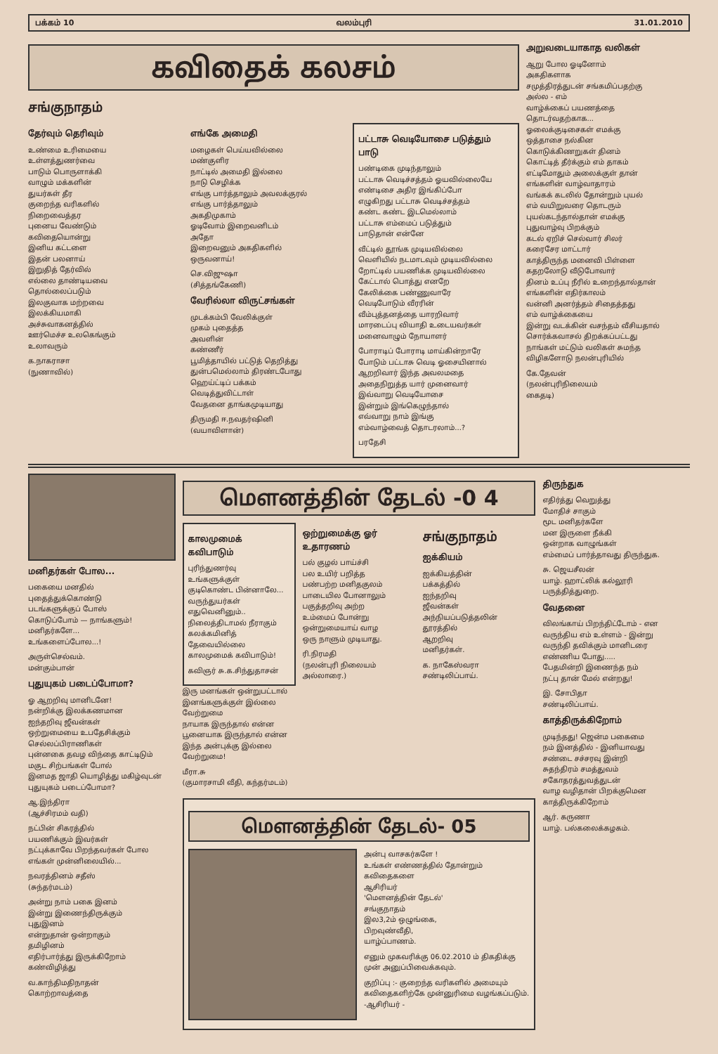பக்கம் 10 வலம்புரி 31.01.2010
கவிதைக் கலசம்
சங்குநாதம்
தேர்வும் தெரிவும்
உண்மை உரிமையை
உள்ளத்துணர்வை
பாடும் பொருளாக்கி
வாழும் மக்களின்
துயர்கள் தீர
குறைந்த வரிகளில்
நிறைவைத்தர
புனைய வேண்டும்
கவிதையொன்று
இனிய கட்டளை
இதன் பலனாய்
இறுதித் தேர்வில்
எல்லை தாண்டியவை
தொல்லைப்படும்
இலகுவாக மற்றவை
இலக்கியமாகி
அச்சுவாகனத்தில்
ஊர்மெச்ச உலகெங்கும்
உலாவரும்
க.நாகராசா
(நுணாவில்)
எங்கே அமைதி
மழைகள் பெய்யவில்லை
மண்குளிர
நாட்டில் அமைதி இல்லை
நாடு செழிக்க
எங்கு பார்த்தாலும் அவலக்குரல்
எங்கு பார்த்தாலும்
அகதிமுகாம்
ஓடிவோம் இறைவனிடம்
அதோ
இறைவனும் அகதிகளில்
ஒருவனாய்!
செ.விஜுஷா
(சித்தங்கேணி)
வேரில்லா விருட்சங்கள்
முடக்கம்பி வேலிக்குள்
முகம் புதைத்த
அவளின்
கண்ணீர்
பூமித்தாயில் பட்டுத் தெறித்து
துன்பமெல்லாம் திரண்டபோது
ஹெய்ட்டிப் பக்கம்
வெடித்துவிட்டாள்
வேதனை தாங்கமுடியாது
திருமதி ஈ.நவதர்ஷினி
(வயாவிளான்)
பட்டாசு வெடியோசை படுத்தும் பாடு
பண்டிகை முடிந்தாலும்
பட்டாசு வெடிச்சத்தம் ஓயவில்லையே
எண்டிசை அதிர இங்கிப்போ
எழுகிறது பட்டாசு வெடிச்சத்தம்
கண்ட கண்ட இடமெல்லாம்
பட்டாசு எம்மைப் படுத்தும்
பாடுதான் என்னே
வீட்டில் தூங்க முடியவில்லை
வெளியில் நடமாடவும் முடியவில்லை
றோட்டில் பயணிக்க முடியவில்லை
கேட்டால் பொத்து எனறே
கேலிக்கை பண்ணுவாரே
வெடிபோடும் வீரரின்
வீம்புத்தனத்தை யாரறிவார்
மாரடைப்பு வியாதி உடையவர்கள்
மனைவாழும் நோயாளர்
போராடிப் போராடி மாய்கின்றாரே
போடும் பட்டாசு வெடி ஓசையினால்
ஆறறிவார் இந்த அவலமதை
அதைநிறுத்த யார் முனைவார்
இவ்வாறு வெடியோசை
இன்றும் இங்கெழுந்தால்
எவ்வாறு நாம் இங்கு
எம்வாழ்வைத் தொடரலாம்...?
பரதேசி
அறுவடையாகாத வலிகள்
ஆறு போல ஓடினோம்
அகதிகளாக
சமுத்திரத்துடன் சங்கமிப்பதற்கு
அல்ல - எம்
வாழ்க்கைப் பயணத்தை
தொடர்வதற்காக...
ஓலைக்குடிசைகள் எமக்கு
ஒத்தாசை நல்கின
கொடுக்கிணறுகள் தினம்
கொட்டித் தீர்க்கும் எம் தாகம்
எட்டிமோதும் அலைக்குள் தான்
எங்களின் வாழ்வாதாரம்
வங்கக் கடலில் தோன்றும் புயல்
எம் வயிறுவரை தொடரும்
புயல்கடந்தால்தான் எமக்கு
புதுவாழ்வு பிறக்கும்
கடல் ஏறிச் செல்வார் சிலர்
கரைசேர மாட்டார்
காத்திருந்த மனைவி பிள்ளை
கதறலோடு வீடுபோவார்
தினம் உப்பு நீரில் உறைந்தால்தான்
எங்களின் எதிர்காலம்
வன்னி அனர்த்தம் சிதைத்தது
எம் வாழ்க்கையை
இன்று வடக்கின் வசந்தம் வீசியதால்
சொர்க்கவாசல் திறக்கப்பட்டது
நாங்கள் மட்டும் வலிகள் சுமந்த
விழிகளோடு நலன்புரியில்
கே.தேவன்
(நலன்புரிநிலையம்
கைதடி)
மனிதர்கள் போல...
பகையை மனதில்
புதைத்துக்கொண்டு
படங்களுக்குப் போஸ்
கொடுப்போம் — நாங்களும்!
மனிதர்களே...
உங்களைப்போல...!
அருள்செல்வம்.
மன்கும்பான்
புதுயுகம் படைப்போமா?
ஓ ஆறறிவு மானிடனே!
நன்றிக்கு இலக்கணமான
ஐந்தறிவு ஜீவன்கள்
ஒற்றுமையை உபதேசிக்கும்
செல்லப்பிராணிகள்
புன்னகை தவழ விந்தை காட்டிடும்
மகுட சிற்பங்கள் போல்
இனமத ஜாதி யொழித்து மகிழ்வுடன்
புதுயுகம் படைப்போமா?
ஆ.இந்திரா
(ஆச்சிரமம் வதி)
நட்பின் சிகரத்தில்
பயணிக்கும் இவர்கள்
நட்புக்காவே பிறந்தவர்கள் போல
எங்கள் முன்னிலையில்...
நவரத்தினம் சதீஸ்
(சுந்தர்மடம்)
அன்று நாம் பகை இனம்
இன்று இணைந்திருக்கும்
புதுஇனம்
என்றுதான் ஒன்றாகும்
தமிழினம்
எதிர்பார்த்து இருக்கிறோம்
கண்விழித்து
வ.காந்திமதிநாதன்
கொற்றாவத்தை
மௌனத்தின் தேடல் -0 4
காலமுமைக் கவிபாடும்
புரிந்துணர்வு உங்களுக்குள்
குடிகொண்ட பின்னாலே...
வருந்துயர்கள் எதுவெனினும்..
நிலைத்திடாமல் நீராகும்
கலக்கமினித் தேவையில்லை
காலமுமைக் கவிபாடும்!
கவிஞர் சு.க.சிந்துதாசன்
இரு மனங்கள் ஒன்றுபட்டால்
இனங்களுக்குள் இல்லை வேற்றுமை
நாயாக இருந்தால் என்ன
பூனையாக இருந்தால் என்ன
இந்த அன்புக்கு இல்லை வேற்றுமை!
மீரா.சு
(குமாரசாமி வீதி, கந்தர்மடம்)
ஒற்றுமைக்கு ஓர் உதாரணம்
பல் குழல் பாய்ச்சி
பல உயிர் பறித்த
பண்பற்ற மனிதகுலம்
பாடையில போனாலும்
பகுத்தறிவு அற்ற
உம்மைப் போன்று
ஒன்றுமையாய் வாழ
ஒரு நாளும் முடியாது.
ரி.நிரமதி
(நலன்புரி நிலையம் அல்லாரை.)
சங்குநாதம்
ஐக்கியம்
ஐக்கியத்தின்
பக்கத்தில்
ஐந்தறிவு
ஜீவன்கள்
அந்நியப்படுத்தலின்
தூரத்தில்
ஆறறிவு
மனிதர்கள்.
க. நாகேஸ்வரா
சண்டிலிப்பாய்.
மௌனத்தின் தேடல்- 05
அன்பு வாசகர்களே !
உங்கள் எண்ணத்தில் தோன்றும்
கவிதைகளை
ஆசிரியர்
'மௌனத்தின் தேடல்'
சங்குநாதம்
இல3,2ம் ஒழுங்கை,
பிறவுண்வீதி,
யாழ்ப்பாணம்.
எனும் முகவரிக்கு 06.02.2010 ம் திகதிக்கு முன் அனுப்பிவைக்கவும்.
குறிப்பு :- குறைந்த வரிகளில் அமையும் கவிதைகளிற்கே முன்னுரிமை வழங்கப்படும்.
-ஆசிரியர் -
திருந்துக
எதிர்த்து வெறுத்து
மோதிச் சாகும்
மூட மனிதர்களே
மன இருளை நீக்கி
ஒன்றாக வாழுங்கள்
எம்மைப் பார்த்தாவது திருந்துக.
சு. ஜெயசீலன்
யாழ். ஹாட்லிக் கல்லூரி
பருத்தித்துறை.
வேதனை
விலங்காய் பிறந்திட்டோம் - என
வருந்திய எம் உள்ளம் - இன்று
வருந்தி தவிக்கும் மானிடரை
எண்ணிய போது.....
பேதமின்றி இணைந்த நம்
நட்பு தான் மேல் என்றது!
இ. சோபிதா
சண்டிலிப்பாய்.
காத்திருக்கிறோம்
முடிந்தது! ஜென்ம பகைமை
நம் இனத்தில் - இனியாவது
சண்டை சச்சரவு இன்றி
சுதந்திரம் சமத்துவம்
சகோதரத்துவத்துடன்
வாழ வழிதான் பிறக்குமென
காத்திருக்கிறோம்
ஆர். கருணா
யாழ். பல்கலைக்கழகம்.